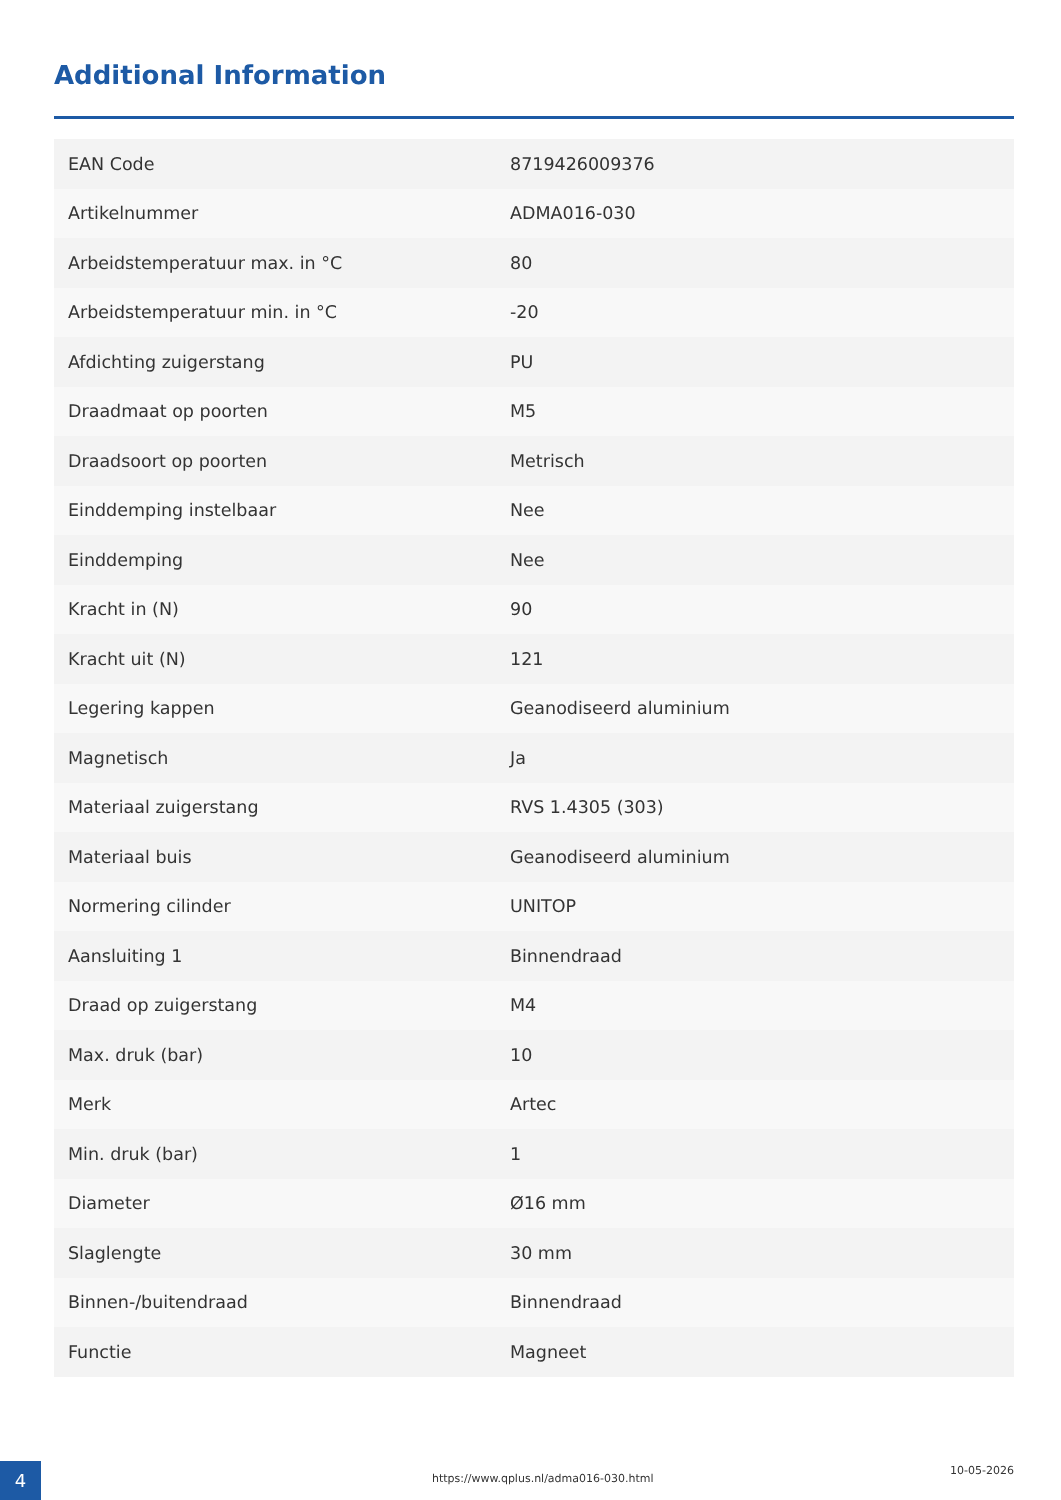Additional Information
| EAN Code | 8719426009376 |
| Artikelnummer | ADMA016-030 |
| Arbeidstemperatuur max. in °C | 80 |
| Arbeidstemperatuur min. in °C | -20 |
| Afdichting zuigerstang | PU |
| Draadmaat op poorten | M5 |
| Draadsoort op poorten | Metrisch |
| Einddemping instelbaar | Nee |
| Einddemping | Nee |
| Kracht in (N) | 90 |
| Kracht uit (N) | 121 |
| Legering kappen | Geanodiseerd aluminium |
| Magnetisch | Ja |
| Materiaal zuigerstang | RVS 1.4305 (303) |
| Materiaal buis | Geanodiseerd aluminium |
| Normering cilinder | UNITOP |
| Aansluiting 1 | Binnendraad |
| Draad op zuigerstang | M4 |
| Max. druk (bar) | 10 |
| Merk | Artec |
| Min. druk (bar) | 1 |
| Diameter | Ø16 mm |
| Slaglengte | 30 mm |
| Binnen-/buitendraad | Binnendraad |
| Functie | Magneet |
4
https://www.qplus.nl/adma016-030.html
10-05-2026